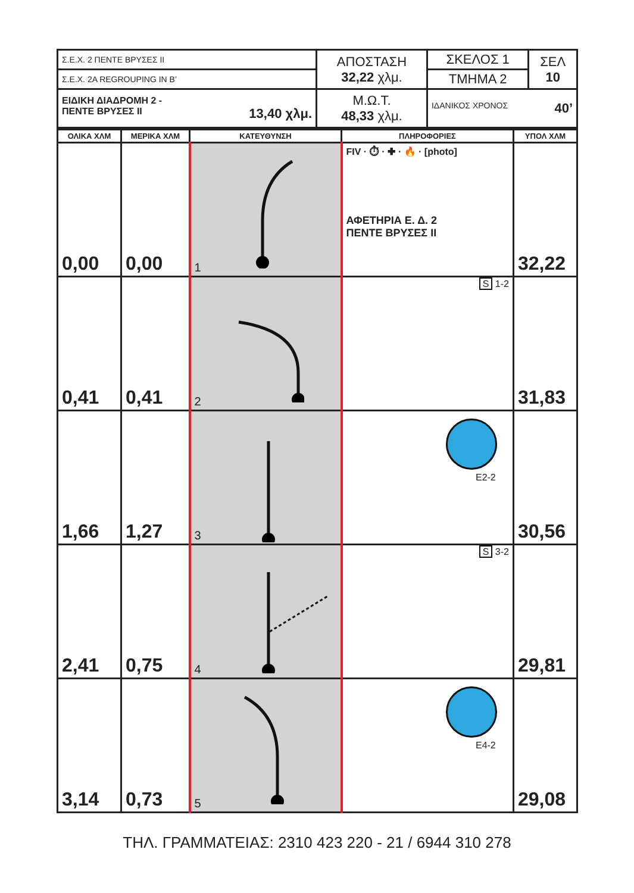| Σ.Ε.Χ. 2 ΠΕΝΤΕ ΒΡΥΣΕΣ II | ΑΠΟΣΤΑΣΗ 32,22 χλμ. | ΣΚΕΛΟΣ 1 | ΣΕΛ 10 |
| Σ.Ε.Χ. 2Α REGROUPING IN B’ | | ΤΜΗΜΑ 2 | |
| ΕΙΔΙΚΗ ΔΙΑΔΡΟΜΗ 2 - ΠΕΝΤΕ ΒΡΥΣΕΣ II 13,40 χλμ. | Μ.Ω.Τ. 48,33 χλμ. | ΙΔΑΝΙΚΟΣ ΧΡΟΝΟΣ 40’ | |
| ΟΛΙΚΑ ΧΛΜ | ΜΕΡΙΚΑ ΧΛΜ | ΚΑΤΕΥΘΥΝΣΗ | ΠΛΗΡΟΦΟΡΙΕΣ | ΥΠΟΛ ΧΛΜ |
| --- | --- | --- | --- | --- |
| 0,00 | 0,00 | 1 | FIV · ⏱ · ✚ · 🔥 · [photo] ΑΦΕΤΗΡΙΑ Ε. Δ. 2 ΠΕΝΤΕ ΒΡΥΣΕΣ II | 32,22 |
| 0,41 | 0,41 | 2 | S 1-2 | 31,83 |
| 1,66 | 1,27 | 3 | E2-2 | 30,56 |
| 2,41 | 0,75 | 4 | S 3-2 | 29,81 |
| 3,14 | 0,73 | 5 | E4-2 | 29,08 |
ΤΗΛ. ΓΡΑΜΜΑΤΕΙΑΣ: 2310 423 220 - 21 / 6944 310 278